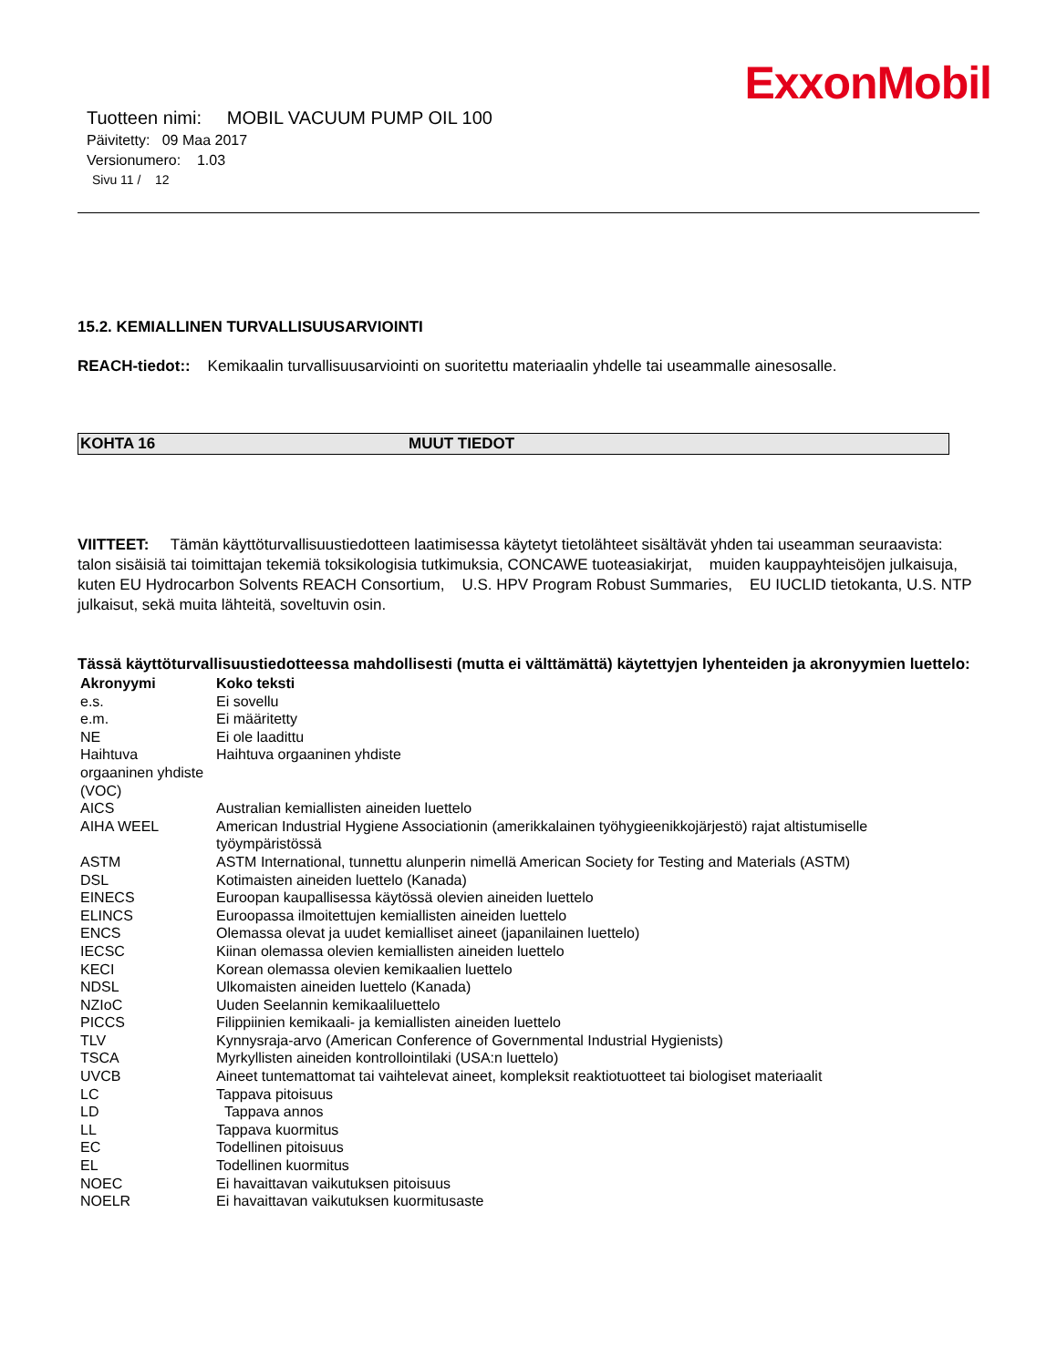ExxonMobil
Tuotteen nimi: MOBIL VACUUM PUMP OIL 100
Päivitetty: 09 Maa 2017
Versionumero: 1.03
Sivu 11 / 12
15.2. KEMIALLINEN TURVALLISUUSARVIOINTI
REACH-tiedot:: Kemikaalin turvallisuusarviointi on suoritettu materiaalin yhdelle tai useammalle ainesosalle.
KOHTA 16 MUUT TIEDOT
VIITTEET: Tämän käyttöturvallisuustiedotteen laatimisessa käytetyt tietolähteet sisältävät yhden tai useamman seuraavista: talon sisäisiä tai toimittajan tekemiä toksikologisia tutkimuksia, CONCAWE tuoteasiakirjat, muiden kauppayhteisöjen julkaisuja, kuten EU Hydrocarbon Solvents REACH Consortium, U.S. HPV Program Robust Summaries, EU IUCLID tietokanta, U.S. NTP julkaisut, sekä muita lähteitä, soveltuvin osin.
Tässä käyttöturvallisuustiedotteessa mahdollisesti (mutta ei välttämättä) käytettyjen lyhenteiden ja akronyymien luettelo:
| Akronyymi | Koko teksti |
| --- | --- |
| e.s. | Ei sovellu |
| e.m. | Ei määritetty |
| NE | Ei ole laadittu |
| Haihtuva orgaaninen yhdiste (VOC) | Haihtuva orgaaninen yhdiste |
| AICS | Australian kemiallisten aineiden luettelo |
| AIHA WEEL | American Industrial Hygiene Associationin (amerikkalainen työhygieenikkojärjestö) rajat altistumiselle työympäristössä |
| ASTM | ASTM International, tunnettu alunperin nimellä American Society for Testing and Materials (ASTM) |
| DSL | Kotimaisten aineiden luettelo (Kanada) |
| EINECS | Euroopan kaupallisessa käytössä olevien aineiden luettelo |
| ELINCS | Euroopassa ilmoitettujen kemiallisten aineiden luettelo |
| ENCS | Olemassa olevat ja uudet kemialliset aineet (japanilainen luettelo) |
| IECSC | Kiinan olemassa olevien kemiallisten aineiden luettelo |
| KECI | Korean olemassa olevien kemikaalien luettelo |
| NDSL | Ulkomaisten aineiden luettelo (Kanada) |
| NZIoC | Uuden Seelannin kemikaaliluettelo |
| PICCS | Filippiinien kemikaali- ja kemiallisten aineiden luettelo |
| TLV | Kynnysraja-arvo (American Conference of Governmental Industrial Hygienists) |
| TSCA | Myrkyllisten aineiden kontrollointilaki (USA:n luettelo) |
| UVCB | Aineet tuntemattomat tai vaihtelevat aineet, kompleksit reaktiotuotteet tai biologiset materiaalit |
| LC | Tappava pitoisuus |
| LD | Tappava annos |
| LL | Tappava kuormitus |
| EC | Todellinen pitoisuus |
| EL | Todellinen kuormitus |
| NOEC | Ei havaittavan vaikutuksen pitoisuus |
| NOELR | Ei havaittavan vaikutuksen kuormitusaste |